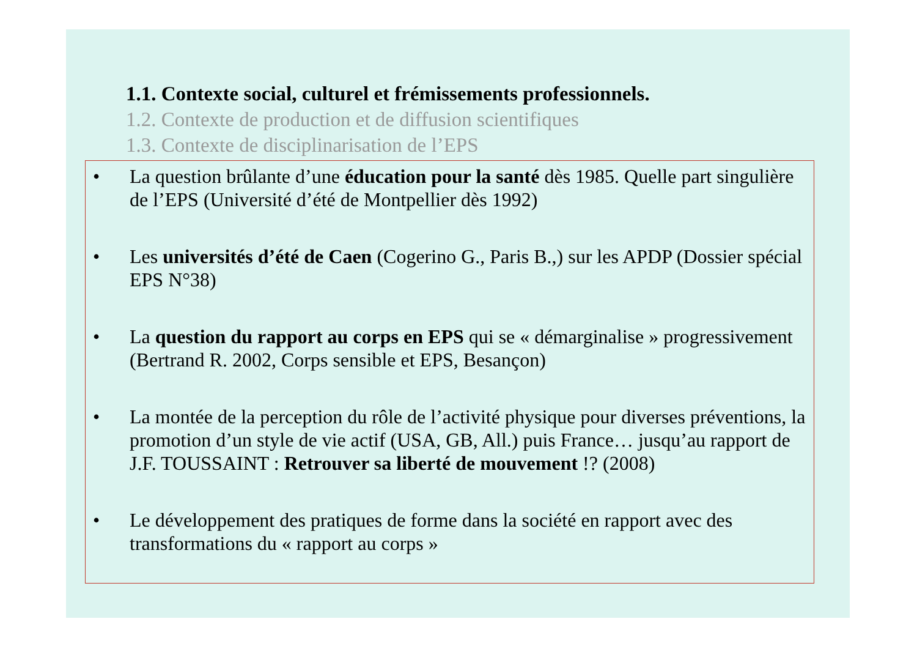1.1. Contexte social, culturel et frémissements professionnels.
1.2. Contexte de production et de diffusion scientifiques
1.3. Contexte de disciplinarisation de l’EPS
• La question brûlante d’une éducation pour la santé dès 1985. Quelle part singulière de l’EPS (Université d’été de Montpellier dès 1992)
• Les universités d’été de Caen (Cogerino G., Paris B.,) sur les APDP (Dossier spécial EPS N°38)
• La question du rapport au corps en EPS qui se « démarginalise » progressivement (Bertrand R. 2002, Corps sensible et EPS, Besançon)
• La montée de la perception du rôle de l’activité physique pour diverses préventions, la promotion d’un style de vie actif (USA, GB, All.) puis France… jusqu’au rapport de J.F. TOUSSAINT : Retrouver sa liberté de mouvement !? (2008)
• Le développement des pratiques de forme dans la société en rapport avec des transformations du « rapport au corps »